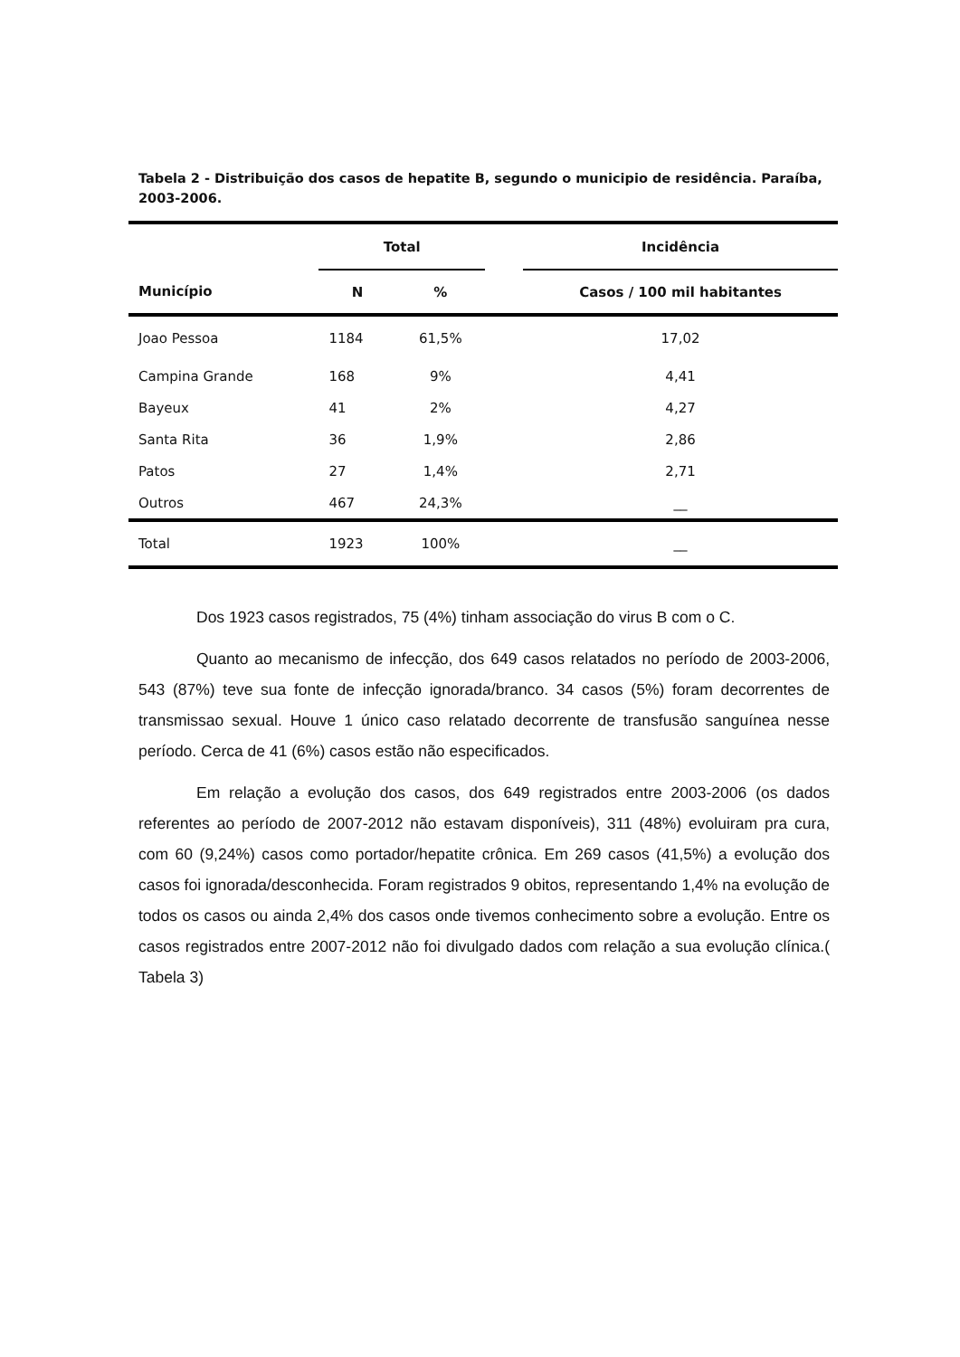Tabela 2 - Distribuição dos casos de hepatite B, segundo o municipio de residência. Paraíba, 2003-2006.
| | Total | | | Incidência |
| --- | --- | --- | --- | --- |
| Município | N | % | | Casos / 100 mil habitantes |
| Joao Pessoa | 1184 | 61,5% | | 17,02 |
| Campina Grande | 168 | 9% | | 4,41 |
| Bayeux | 41 | 2% | | 4,27 |
| Santa Rita | 36 | 1,9% | | 2,86 |
| Patos | 27 | 1,4% | | 2,71 |
| Outros | 467 | 24,3% | | __ |
| Total | 1923 | 100% | | __ |
Dos 1923 casos registrados, 75 (4%) tinham associação do virus B com o C.
Quanto ao mecanismo de infecção, dos 649 casos relatados no período de 2003-2006, 543 (87%) teve sua fonte de infecção ignorada/branco. 34 casos (5%) foram decorrentes de transmissao sexual. Houve 1 único caso relatado decorrente de transfusão sanguínea nesse período. Cerca de 41 (6%) casos estão não especificados.
Em relação a evolução dos casos, dos 649 registrados entre 2003-2006 (os dados referentes ao período de 2007-2012 não estavam disponíveis), 311 (48%) evoluiram pra cura, com 60 (9,24%) casos como portador/hepatite crônica. Em 269 casos (41,5%) a evolução dos casos foi ignorada/desconhecida. Foram registrados 9 obitos, representando 1,4% na evolução de todos os casos ou ainda 2,4% dos casos onde tivemos conhecimento sobre a evolução. Entre os casos registrados entre 2007-2012 não foi divulgado dados com relação a sua evolução clínica.( Tabela 3)